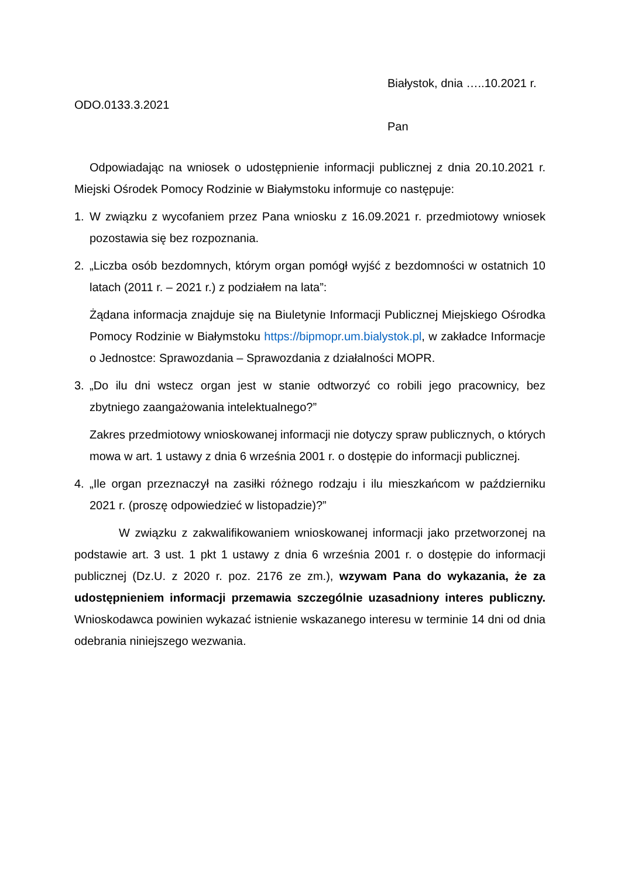Białystok, dnia …..10.2021 r.
ODO.0133.3.2021
Pan
Odpowiadając na wniosek o udostępnienie informacji publicznej z dnia 20.10.2021 r. Miejski Ośrodek Pomocy Rodzinie w Białymstoku informuje co następuje:
1. W związku z wycofaniem przez Pana wniosku z 16.09.2021 r. przedmiotowy wniosek pozostawia się bez rozpoznania.
2. „Liczba osób bezdomnych, którym organ pomógł wyjść z bezdomności w ostatnich 10 latach (2011 r. – 2021 r.) z podziałem na lata”:
Żądana informacja znajduje się na Biuletynie Informacji Publicznej Miejskiego Ośrodka Pomocy Rodzinie w Białymstoku https://bipmopr.um.bialystok.pl, w zakładce Informacje o Jednostce: Sprawozdania – Sprawozdania z działalności MOPR.
3. „Do ilu dni wstecz organ jest w stanie odtworzyć co robili jego pracownicy, bez zbytniego zaangażowania intelektualnego?”
Zakres przedmiotowy wnioskowanej informacji nie dotyczy spraw publicznych, o których mowa w art. 1 ustawy z dnia 6 września 2001 r. o dostępie do informacji publicznej.
4. „Ile organ przeznaczył na zasiłki różnego rodzaju i ilu mieszkańcom w październiku 2021 r. (proszę odpowiedzieć w listopadzie)?”
W związku z zakwalifikowaniem wnioskowanej informacji jako przetworzonej na podstawie art. 3 ust. 1 pkt 1 ustawy z dnia 6 września 2001 r. o dostępie do informacji publicznej (Dz.U. z 2020 r. poz. 2176 ze zm.), wzywam Pana do wykazania, że za udostępnieniem informacji przemawia szczególnie uzasadniony interes publiczny. Wnioskodawca powinien wykazać istnienie wskazanego interesu w terminie 14 dni od dnia odebrania niniejszego wezwania.